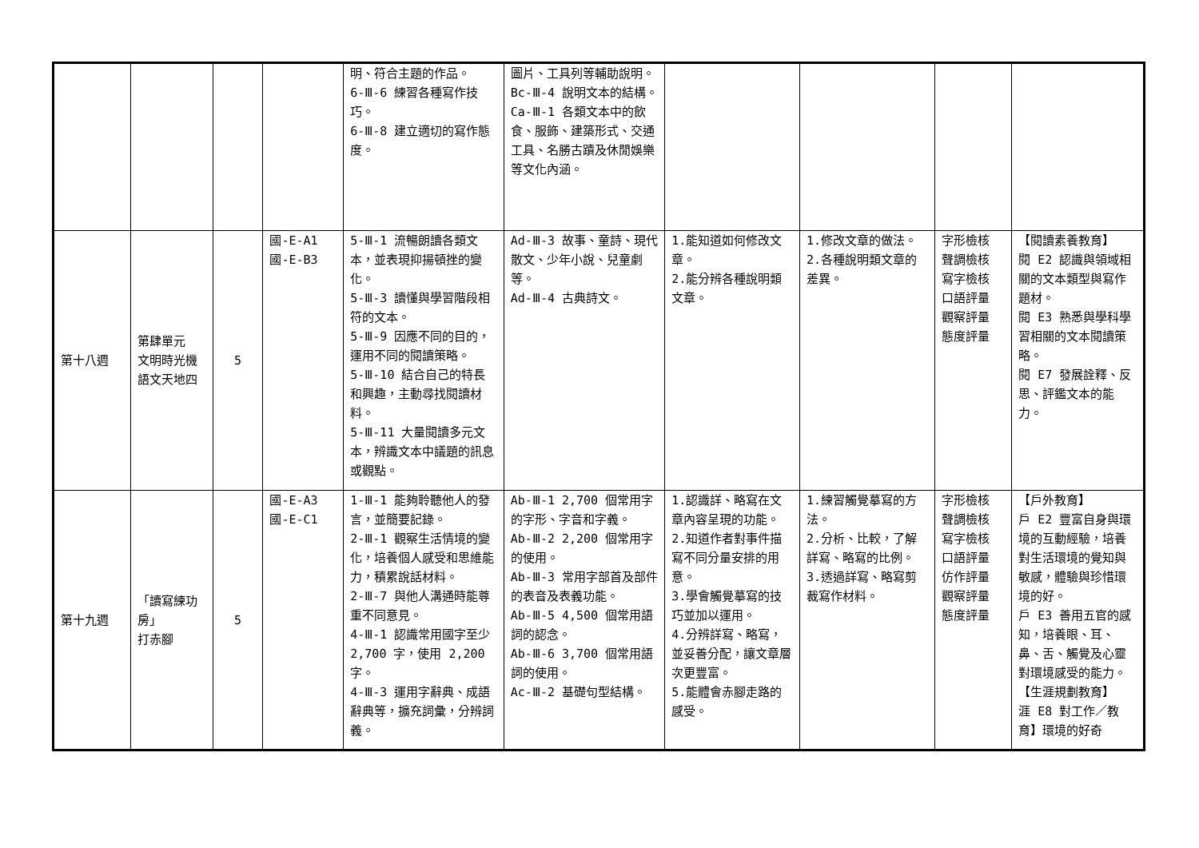| | | | | 明、符合主題的作品。 6-Ⅲ-6 練習各種寫作技巧。 6-Ⅲ-8 建立適切的寫作態度。 | 圖片、工具列等輔助說明。 Bc-Ⅲ-4 說明文本的結構。 Ca-Ⅲ-1 各類文本中的飲食、服飾、建築形式、交通工具、名勝古蹟及休閒娛樂等文化內涵。 | | | | |
| 第十八週 | 第肆單元 文明時光機 語文天地四 | 5 | 國-E-A1 國-E-B3 | 5-Ⅲ-1 流暢朗讀各類文本，並表現抑揚頓挫的變化。 5-Ⅲ-3 讀懂與學習階段相符的文本。 5-Ⅲ-9 因應不同的目的，運用不同的閱讀策略。 5-Ⅲ-10 結合自己的特長和興趣，主動尋找閱讀材料。 5-Ⅲ-11 大量閱讀多元文本，辨識文本中議題的訊息或觀點。 | Ad-Ⅲ-3 故事、童詩、現代散文、少年小說、兒童劇等。 Ad-Ⅲ-4 古典詩文。 | 1.能知道如何修改文章。 2.能分辨各種說明類文章。 | 1.修改文章的做法。 2.各種說明類文章的差異。 | 字形檢核 聲調檢核 寫字檢核 口語評量 觀察評量 態度評量 | 【閱讀素養教育】 閱 E2 認識與領域相關的文本類型與寫作題材。 閱 E3 熟悉與學科學習相關的文本閱讀策略。 閱 E7 發展詮釋、反思、評鑑文本的能力。 |
| 第十九週 | 「讀寫練功房」 打赤腳 | 5 | 國-E-A3 國-E-C1 | 1-Ⅲ-1 能夠聆聽他人的發言，並簡要記錄。 2-Ⅲ-1 觀察生活情境的變化，培養個人感受和思維能力，積累說話材料。 2-Ⅲ-7 與他人溝通時能尊重不同意見。 4-Ⅲ-1 認識常用國字至少 2,700 字，使用 2,200 字。 4-Ⅲ-3 運用字辭典、成語辭典等，擴充詞彙，分辨詞義。 | Ab-Ⅲ-1 2,700 個常用字的字形、字音和字義。 Ab-Ⅲ-2 2,200 個常用字的使用。 Ab-Ⅲ-3 常用字部首及部件的表音及表義功能。 Ab-Ⅲ-5 4,500 個常用語詞的認念。 Ab-Ⅲ-6 3,700 個常用語詞的使用。 Ac-Ⅲ-2 基礎句型結構。 | 1.認識詳、略寫在文章內容呈現的功能。 2.知道作者對事件描寫不同分量安排的用意。 3.學會觸覺摹寫的技巧並加以運用。 4.分辨詳寫、略寫，並妥善分配，讓文章層次更豐富。 5.能體會赤腳走路的感受。 | 1.練習觸覺摹寫的方法。 2.分析、比較，了解詳寫、略寫的比例。 3.透過詳寫、略寫剪裁寫作材料。 | 字形檢核 聲調檢核 寫字檢核 口語評量 仿作評量 觀察評量 態度評量 | 【戶外教育】 戶 E2 豐富自身與環境的互動經驗，培養對生活環境的覺知與敏感，體驗與珍惜環境的好。 戶 E3 善用五官的感知，培養眼、耳、鼻、舌、觸覺及心靈對環境感受的能力。 【生涯規劃教育】 涯 E8 對工作／教育】環境的好奇 |